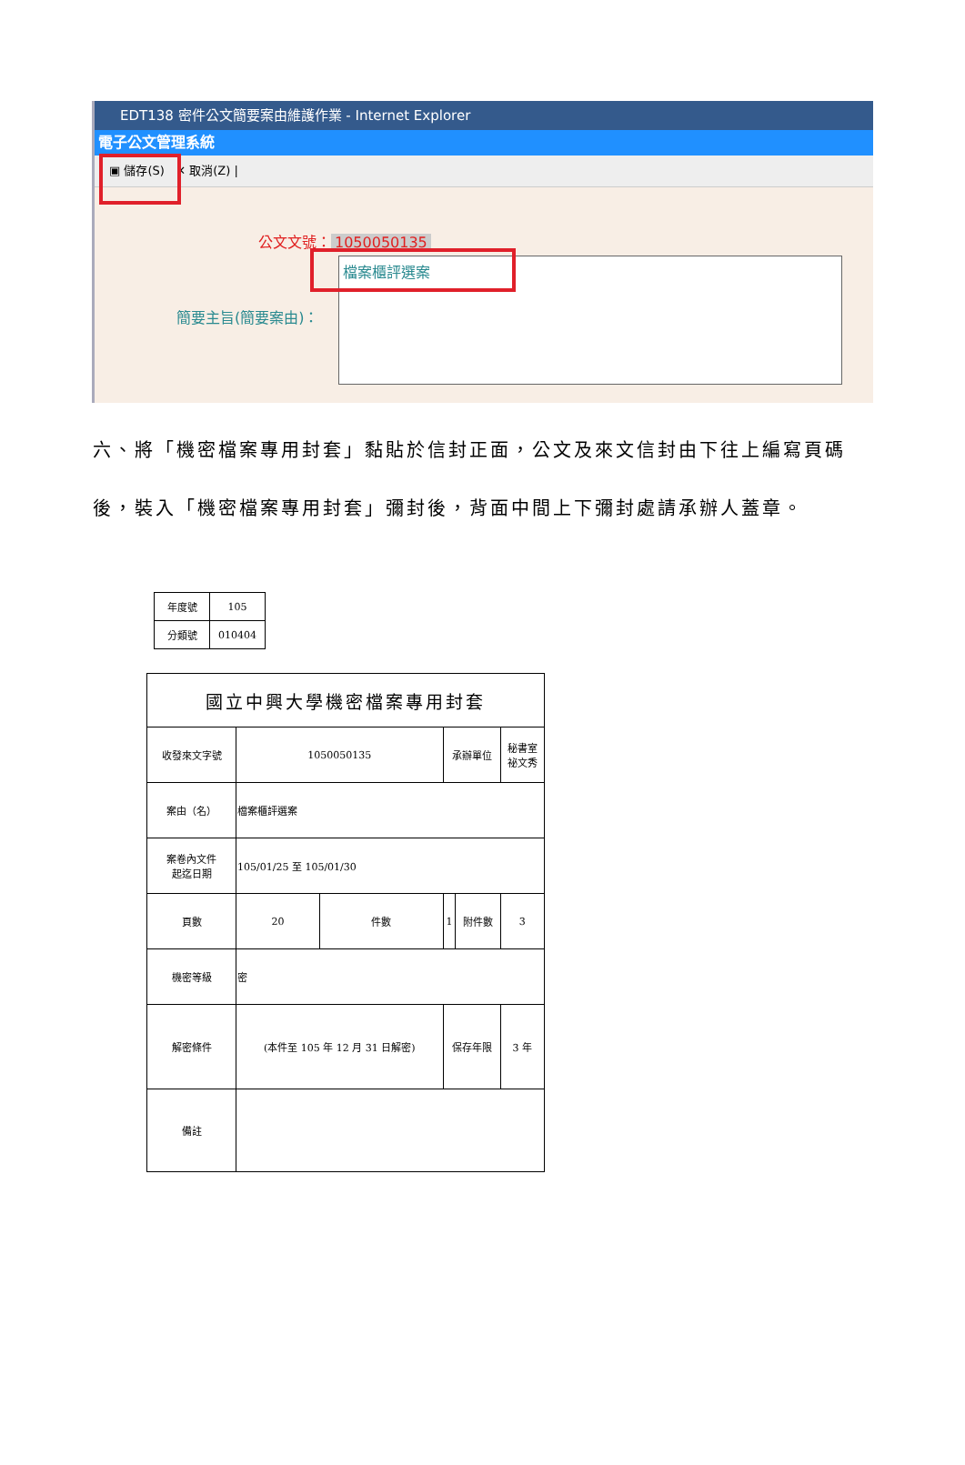EDT138 密件公文簡要案由維護作業 - Internet Explorer
電子公文管理系統
▣ 儲存(S) ✕ 取消(Z) |
公文文號： 1050050135
檔案櫃評選案
簡要主旨(簡要案由)：
六、將「機密檔案專用封套」黏貼於信封正面，公文及來文信封由下往上編寫頁碼後，裝入「機密檔案專用封套」彌封後，背面中間上下彌封處請承辦人蓋章。
| 年度號 | 105 |
| 分類號 | 010404 |
| 國立中興大學機密檔案專用封套 | | | | | |
| 收發來文字號 | 1050050135 | | 承辦單位 | | 秘書室 祕文秀 |
| 案由（名） | 檔案櫃評選案 | | | | |
| 案卷內文件 起迄日期 | 105/01/25 至 105/01/30 | | | | |
| 頁數 | 20 | 件數 | 1 | 附件數 | 3 |
| 機密等級 | 密 | | | | |
| 解密條件 | (本件至 105 年 12 月 31 日解密) | | 保存年限 | | 3 年 |
| 備註 | | | | | |